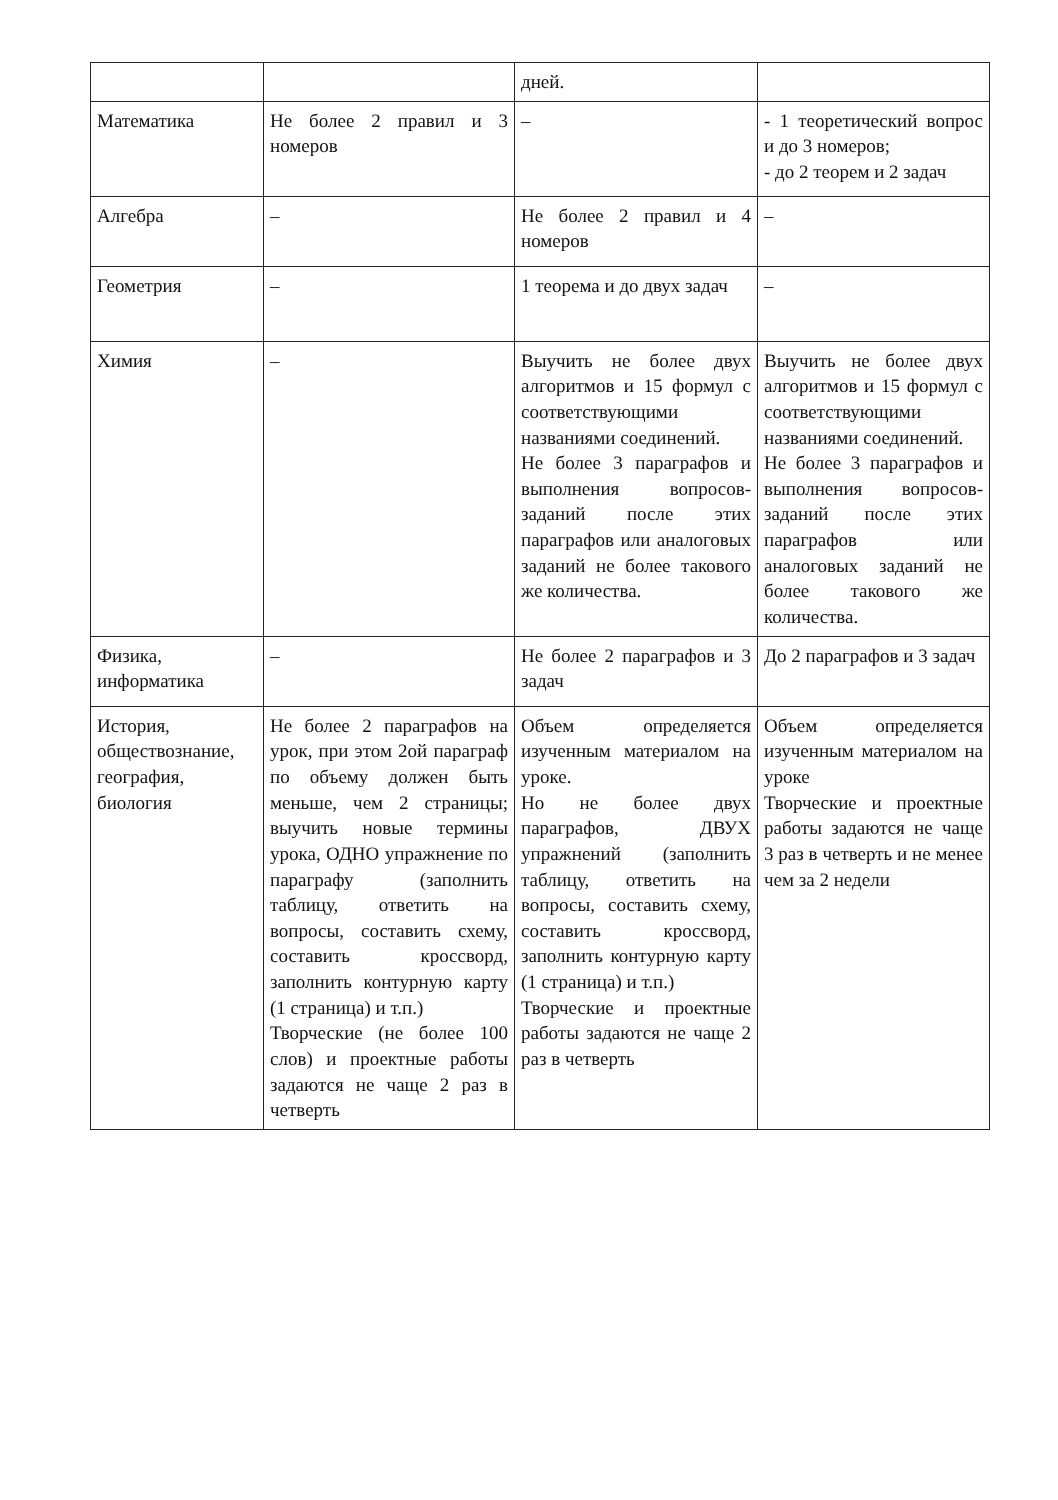| | | дней. | |
| Математика | Не более 2 правил и 3 номеров | – | - 1 теоретический вопрос и до 3 номеров; - до 2 теорем и 2 задач |
| Алгебра | – | Не более 2 правил и 4 номеров | – |
| Геометрия | – | 1 теорема и до двух задач | – |
| Химия | – | Выучить не более двух алгоритмов и 15 формул с соответствующими названиями соединений. Не более 3 параграфов и выполнения вопросов-заданий после этих параграфов или аналоговых заданий не более такового же количества. | Выучить не более двух алгоритмов и 15 формул с соответствующими названиями соединений. Не более 3 параграфов и выполнения вопросов-заданий после этих параграфов или аналоговых заданий не более такового же количества. |
| Физика, информатика | – | Не более 2 параграфов и 3 задач | До 2 параграфов и 3 задач |
| История, обществознание, география, биология | Не более 2 параграфов на урок, при этом 2ой параграф по объему должен быть меньше, чем 2 страницы; выучить новые термины урока, ОДНО упражнение по параграфу (заполнить таблицу, ответить на вопросы, составить схему, составить кроссворд, заполнить контурную карту (1 страница) и т.п.) Творческие (не более 100 слов) и проектные работы задаются не чаще 2 раз в четверть | Объем определяется изученным материалом на уроке. Но не более двух параграфов, ДВУХ упражнений (заполнить таблицу, ответить на вопросы, составить схему, составить кроссворд, заполнить контурную карту (1 страница) и т.п.) Творческие и проектные работы задаются не чаще 2 раз в четверть | Объем определяется изученным материалом на уроке Творческие и проектные работы задаются не чаще 3 раз в четверть и не менее чем за 2 недели |